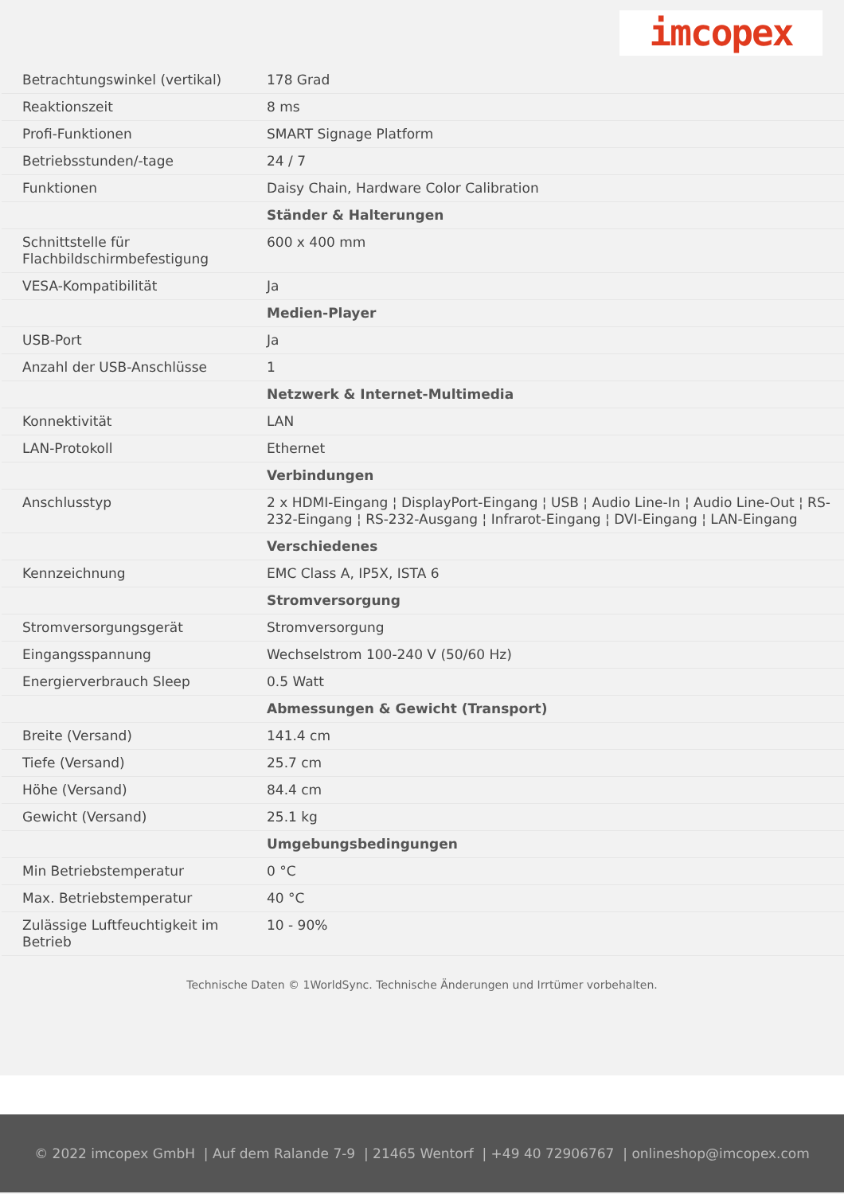imcopex
| Betrachtungswinkel (vertikal) | 178 Grad |
| Reaktionszeit | 8 ms |
| Profi-Funktionen | SMART Signage Platform |
| Betriebsstunden/-tage | 24 / 7 |
| Funktionen | Daisy Chain, Hardware Color Calibration |
| | Ständer & Halterungen |
| Schnittstelle für Flachbildschirmbefestigung | 600 x 400 mm |
| VESA-Kompatibilität | Ja |
| | Medien-Player |
| USB-Port | Ja |
| Anzahl der USB-Anschlüsse | 1 |
| | Netzwerk & Internet-Multimedia |
| Konnektivität | LAN |
| LAN-Protokoll | Ethernet |
| | Verbindungen |
| Anschlusstyp | 2 x HDMI-Eingang ¦ DisplayPort-Eingang ¦ USB ¦ Audio Line-In ¦ Audio Line-Out ¦ RS-232-Eingang ¦ RS-232-Ausgang ¦ Infrarot-Eingang ¦ DVI-Eingang ¦ LAN-Eingang |
| | Verschiedenes |
| Kennzeichnung | EMC Class A, IP5X, ISTA 6 |
| | Stromversorgung |
| Stromversorgungsgerät | Stromversorgung |
| Eingangsspannung | Wechselstrom 100-240 V (50/60 Hz) |
| Energierverbrauch Sleep | 0.5 Watt |
| | Abmessungen & Gewicht (Transport) |
| Breite (Versand) | 141.4 cm |
| Tiefe (Versand) | 25.7 cm |
| Höhe (Versand) | 84.4 cm |
| Gewicht (Versand) | 25.1 kg |
| | Umgebungsbedingungen |
| Min Betriebstemperatur | 0 °C |
| Max. Betriebstemperatur | 40 °C |
| Zulässige Luftfeuchtigkeit im Betrieb | 10 - 90% |
Technische Daten © 1WorldSync. Technische Änderungen und Irrtümer vorbehalten.
© 2022 imcopex GmbH | Auf dem Ralande 7-9 | 21465 Wentorf | +49 40 72906767 | onlineshop@imcopex.com